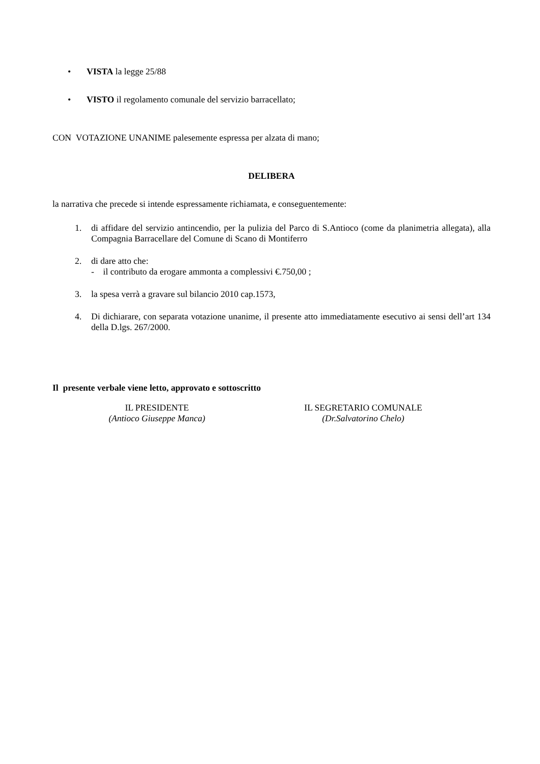• VISTA la legge 25/88
• VISTO il regolamento comunale del servizio barracellato;
CON VOTAZIONE UNANIME palesemente espressa per alzata di mano;
DELIBERA
la narrativa che precede si intende espressamente richiamata, e conseguentemente:
1. di affidare del servizio antincendio, per la pulizia del Parco di S.Antioco (come da planimetria allegata), alla Compagnia Barracellare del Comune di Scano di Montiferro
2. di dare atto che:
- il contributo da erogare ammonta a complessivi €.750,00 ;
3. la spesa verrà a gravare sul bilancio 2010 cap.1573,
4. Di dichiarare, con separata votazione unanime, il presente atto immediatamente esecutivo ai sensi dell’art 134 della D.lgs. 267/2000.
Il presente verbale viene letto, approvato e sottoscritto
IL PRESIDENTE
(Antioco Giuseppe Manca)
IL SEGRETARIO COMUNALE
(Dr.Salvatorino Chelo)